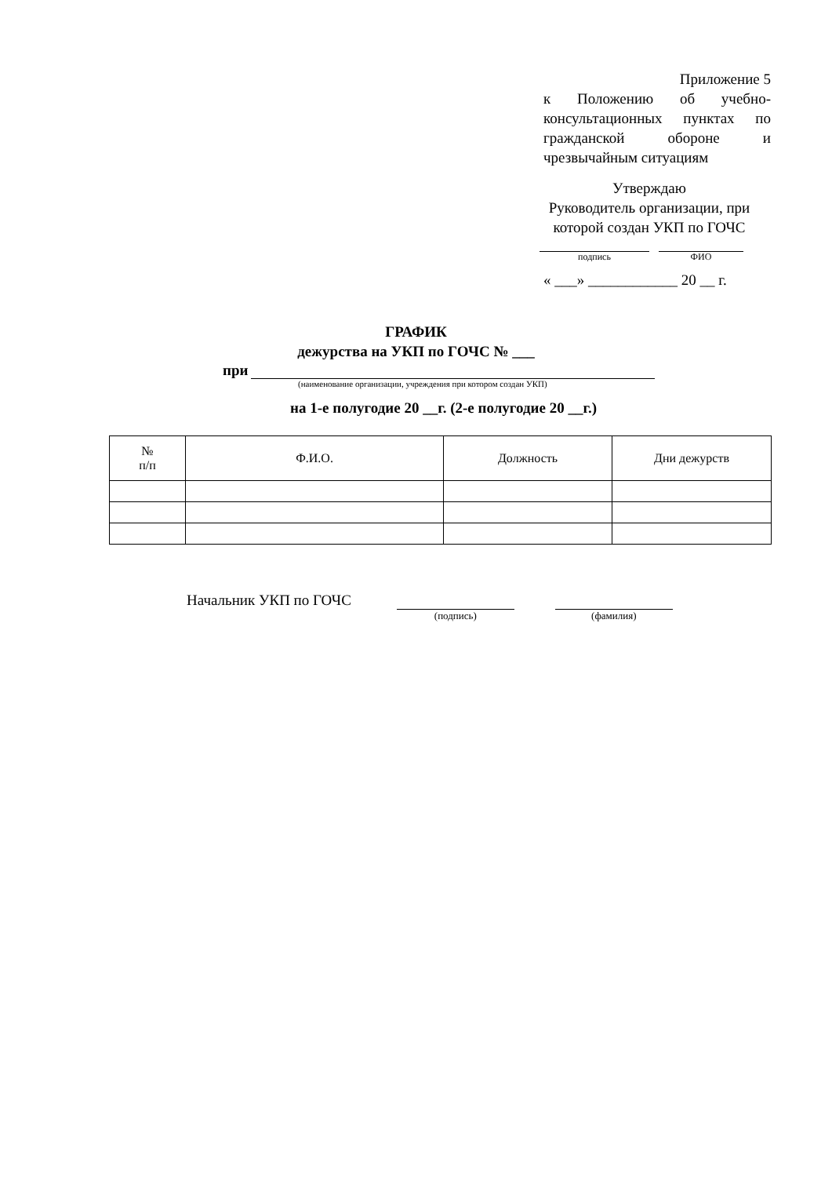Приложение 5
к Положению об учебно-консультационных пунктах по гражданской обороне и чрезвычайным ситуациям
Утверждаю
Руководитель организации, при которой создан УКП по ГОЧС
подпись ФИО
« ___» ____________ 20 __ г.
ГРАФИК
дежурства на УКП по ГОЧС № ___
при
(наименование организации, учреждения при котором создан УКП)
на 1-е полугодие 20 __г. (2-е полугодие 20 __г.)
| № п/п | Ф.И.О. | Должность | Дни дежурств |
| --- | --- | --- | --- |
Начальник УКП по ГОЧС
(подпись) (фамилия)